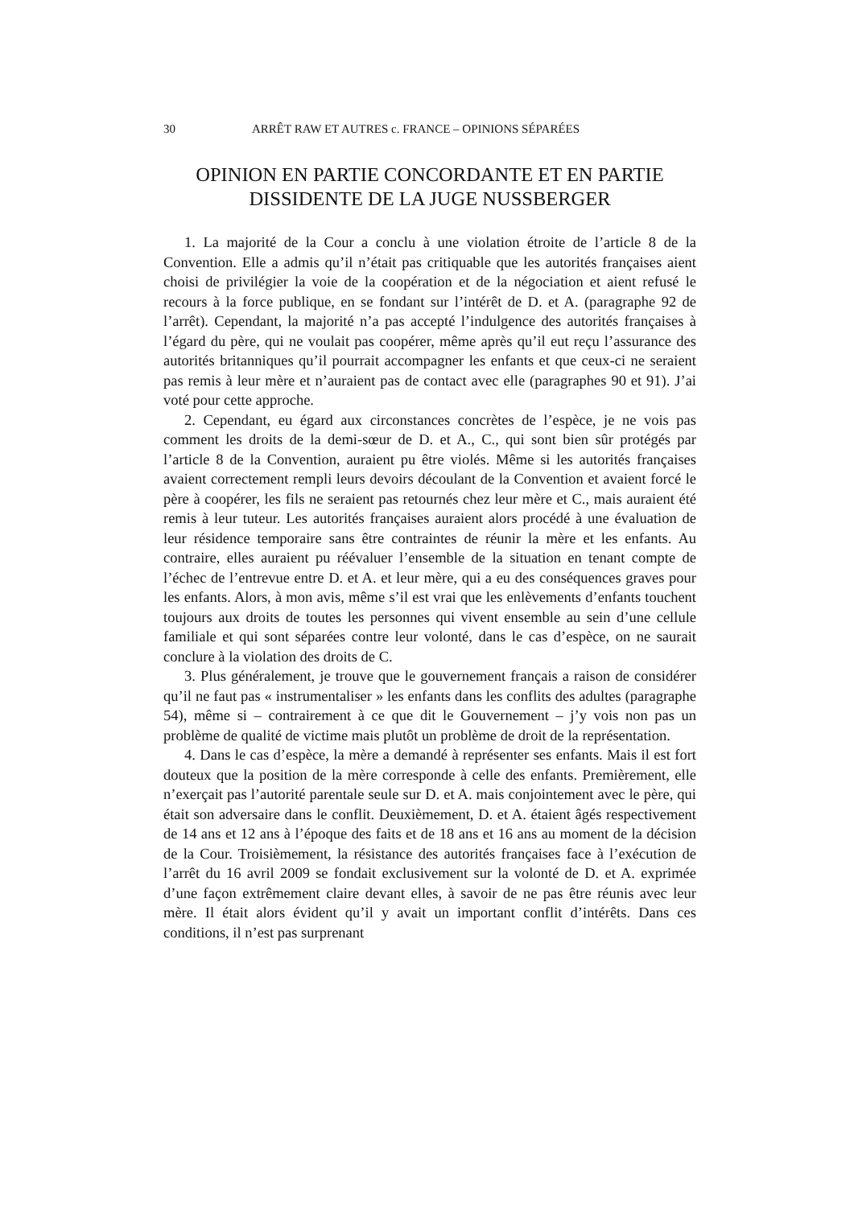30 ARRÊT RAW ET AUTRES c. FRANCE – OPINIONS SÉPARÉES
OPINION EN PARTIE CONCORDANTE ET EN PARTIE DISSIDENTE DE LA JUGE NUSSBERGER
1. La majorité de la Cour a conclu à une violation étroite de l’article 8 de la Convention. Elle a admis qu’il n’était pas critiquable que les autorités françaises aient choisi de privilégier la voie de la coopération et de la négociation et aient refusé le recours à la force publique, en se fondant sur l’intérêt de D. et A. (paragraphe 92 de l’arrêt). Cependant, la majorité n’a pas accepté l’indulgence des autorités françaises à l’égard du père, qui ne voulait pas coopérer, même après qu’il eut reçu l’assurance des autorités britanniques qu’il pourrait accompagner les enfants et que ceux-ci ne seraient pas remis à leur mère et n’auraient pas de contact avec elle (paragraphes 90 et 91). J’ai voté pour cette approche.
2. Cependant, eu égard aux circonstances concrètes de l’espèce, je ne vois pas comment les droits de la demi-sœur de D. et A., C., qui sont bien sûr protégés par l’article 8 de la Convention, auraient pu être violés. Même si les autorités françaises avaient correctement rempli leurs devoirs découlant de la Convention et avaient forcé le père à coopérer, les fils ne seraient pas retournés chez leur mère et C., mais auraient été remis à leur tuteur. Les autorités françaises auraient alors procédé à une évaluation de leur résidence temporaire sans être contraintes de réunir la mère et les enfants. Au contraire, elles auraient pu réévaluer l’ensemble de la situation en tenant compte de l’échec de l’entrevue entre D. et A. et leur mère, qui a eu des conséquences graves pour les enfants. Alors, à mon avis, même s’il est vrai que les enlèvements d’enfants touchent toujours aux droits de toutes les personnes qui vivent ensemble au sein d’une cellule familiale et qui sont séparées contre leur volonté, dans le cas d’espèce, on ne saurait conclure à la violation des droits de C.
3. Plus généralement, je trouve que le gouvernement français a raison de considérer qu’il ne faut pas « instrumentaliser » les enfants dans les conflits des adultes (paragraphe 54), même si – contrairement à ce que dit le Gouvernement – j’y vois non pas un problème de qualité de victime mais plutôt un problème de droit de la représentation.
4. Dans le cas d’espèce, la mère a demandé à représenter ses enfants. Mais il est fort douteux que la position de la mère corresponde à celle des enfants. Premièrement, elle n’exerçait pas l’autorité parentale seule sur D. et A. mais conjointement avec le père, qui était son adversaire dans le conflit. Deuxièmement, D. et A. étaient âgés respectivement de 14 ans et 12 ans à l’époque des faits et de 18 ans et 16 ans au moment de la décision de la Cour. Troisièmement, la résistance des autorités françaises face à l’exécution de l’arrêt du 16 avril 2009 se fondait exclusivement sur la volonté de D. et A. exprimée d’une façon extrêmement claire devant elles, à savoir de ne pas être réunis avec leur mère. Il était alors évident qu’il y avait un important conflit d’intérêts. Dans ces conditions, il n’est pas surprenant